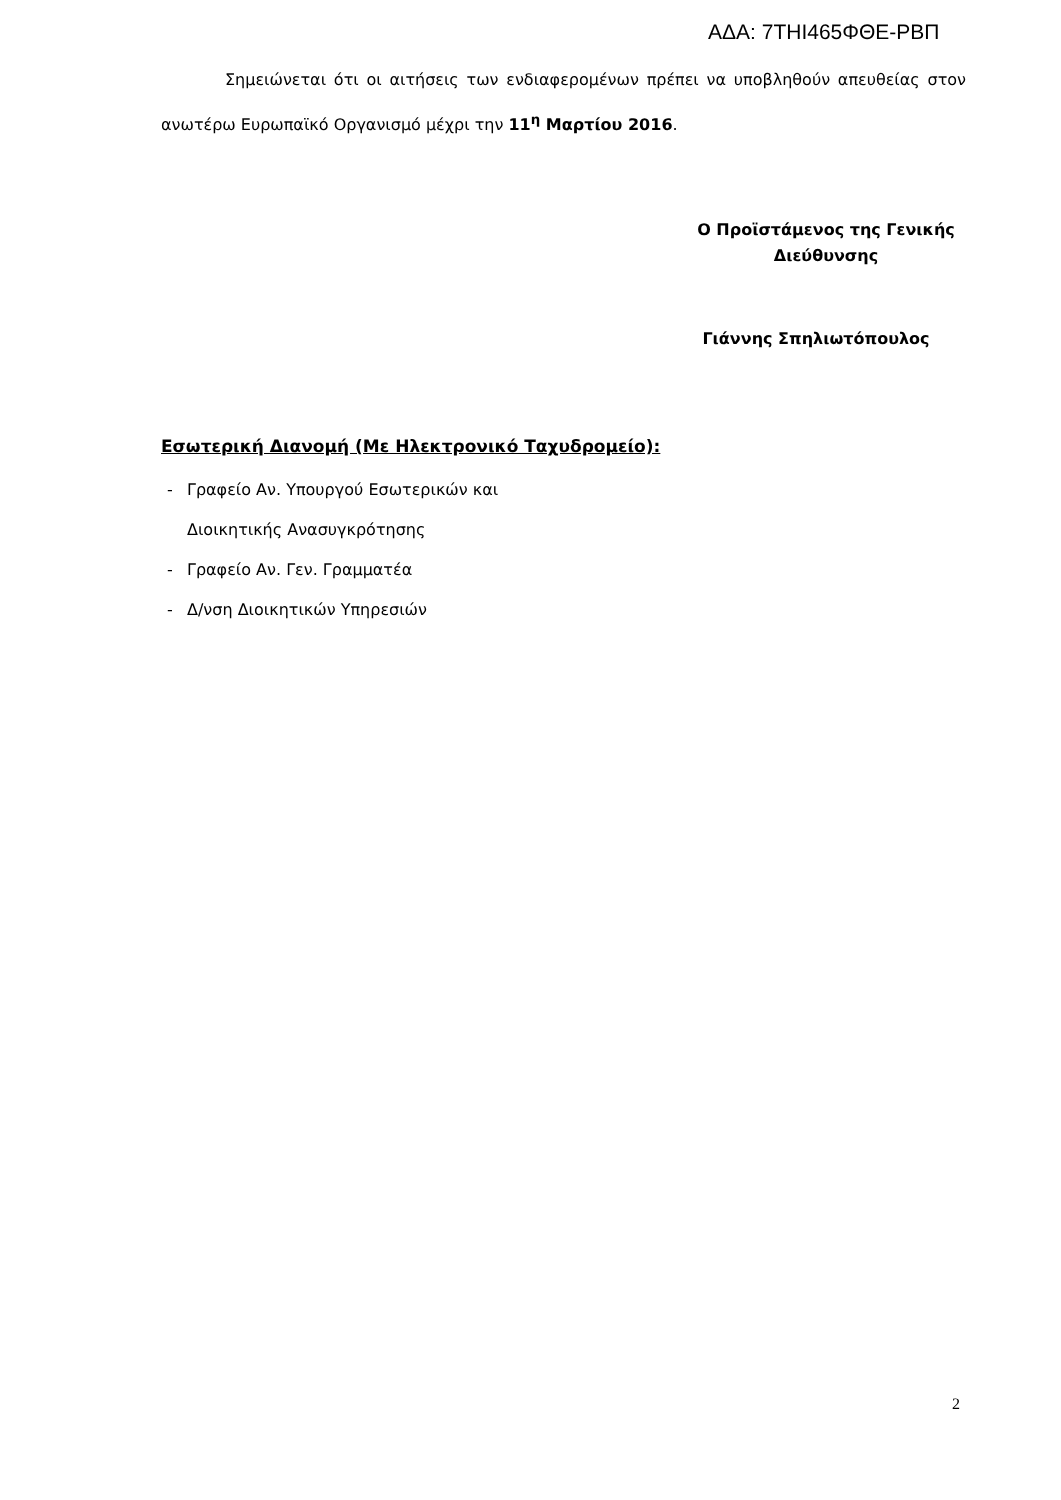ΑΔΑ: 7ΤΗΙ465ΦΘΕ-ΡΒΠ
Σημειώνεται ότι οι αιτήσεις των ενδιαφερομένων πρέπει να υποβληθούν απευθείας στον ανωτέρω Ευρωπαϊκό Οργανισμό μέχρι την 11<sup>η</sup> Μαρτίου 2016.
Ο Προϊστάμενος της Γενικής
Διεύθυνσης
Γιάννης Σπηλιωτόπουλος
Εσωτερική Διανομή (Με Ηλεκτρονικό Ταχυδρομείο):
- Γραφείο Αν. Υπουργού Εσωτερικών και
Διοικητικής Ανασυγκρότησης
- Γραφείο Αν. Γεν. Γραμματέα
- Δ/νση Διοικητικών Υπηρεσιών
2